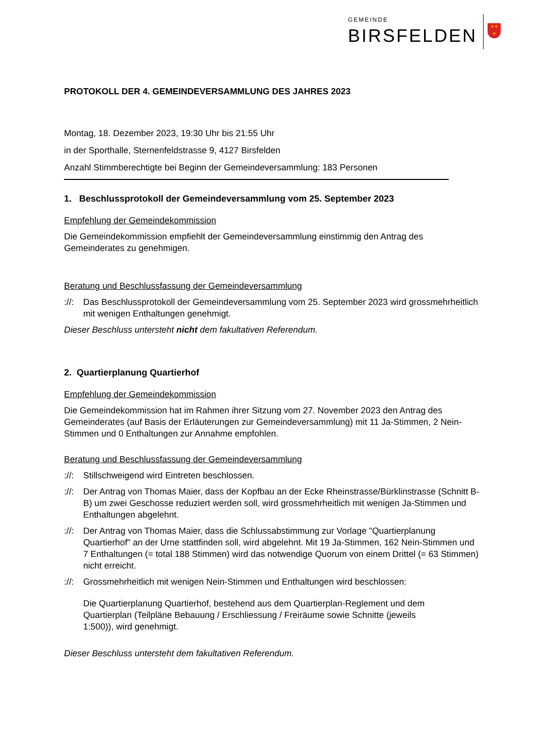GEMEINDE
BIRSFELDEN
✶✶
✶
PROTOKOLL DER 4. GEMEINDEVERSAMMLUNG DES JAHRES 2023
Montag, 18. Dezember 2023, 19:30 Uhr bis 21:55 Uhr
in der Sporthalle, Sternenfeldstrasse 9, 4127 Birsfelden
Anzahl Stimmberechtigte bei Beginn der Gemeindeversammlung: 183 Personen
1. Beschlussprotokoll der Gemeindeversammlung vom 25. September 2023
Empfehlung der Gemeindekommission
Die Gemeindekommission empfiehlt der Gemeindeversammlung einstimmig den Antrag des Gemeinderates zu genehmigen.
Beratung und Beschlussfassung der Gemeindeversammlung
://: Das Beschlussprotokoll der Gemeindeversammlung vom 25. September 2023 wird grossmehrheitlich mit wenigen Enthaltungen genehmigt.
Dieser Beschluss untersteht nicht dem fakultativen Referendum.
2. Quartierplanung Quartierhof
Empfehlung der Gemeindekommission
Die Gemeindekommission hat im Rahmen ihrer Sitzung vom 27. November 2023 den Antrag des Gemeinderates (auf Basis der Erläuterungen zur Gemeindeversammlung) mit 11 Ja-Stimmen, 2 Nein-Stimmen und 0 Enthaltungen zur Annahme empfohlen.
Beratung und Beschlussfassung der Gemeindeversammlung
://: Stillschweigend wird Eintreten beschlossen.
://: Der Antrag von Thomas Maier, dass der Kopfbau an der Ecke Rheinstrasse/Bürklinstrasse (Schnitt B-B) um zwei Geschosse reduziert werden soll, wird grossmehrheitlich mit wenigen Ja-Stimmen und Enthaltungen abgelehnt.
://: Der Antrag von Thomas Maier, dass die Schlussabstimmung zur Vorlage "Quartierplanung Quartierhof" an der Urne stattfinden soll, wird abgelehnt. Mit 19 Ja-Stimmen, 162 Nein-Stimmen und 7 Enthaltungen (= total 188 Stimmen) wird das notwendige Quorum von einem Drittel (= 63 Stimmen) nicht erreicht.
://: Grossmehrheitlich mit wenigen Nein-Stimmen und Enthaltungen wird beschlossen:
Die Quartierplanung Quartierhof, bestehend aus dem Quartierplan-Reglement und dem Quartierplan (Teilpläne Bebauung / Erschliessung / Freiräume sowie Schnitte (jeweils 1:500)), wird genehmigt.
Dieser Beschluss untersteht dem fakultativen Referendum.